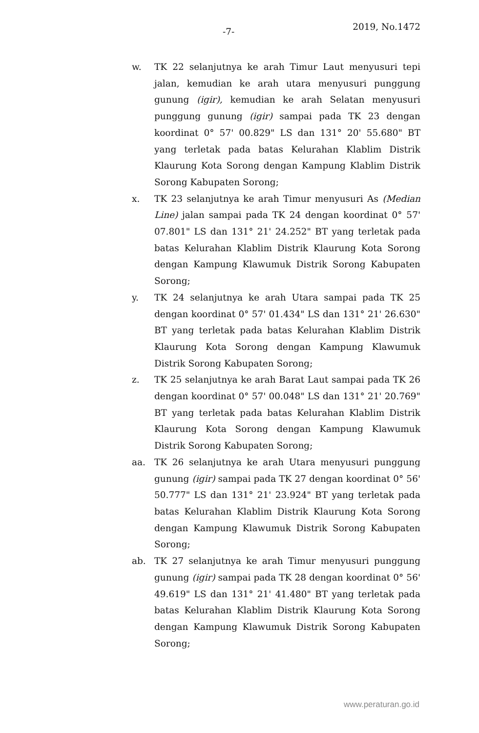-7- 2019, No.1472
w. TK 22 selanjutnya ke arah Timur Laut menyusuri tepi jalan, kemudian ke arah utara menyusuri punggung gunung (igir), kemudian ke arah Selatan menyusuri punggung gunung (igir) sampai pada TK 23 dengan koordinat 0° 57' 00.829" LS dan 131° 20' 55.680" BT yang terletak pada batas Kelurahan Klablim Distrik Klaurung Kota Sorong dengan Kampung Klablim Distrik Sorong Kabupaten Sorong;
x. TK 23 selanjutnya ke arah Timur menyusuri As (Median Line) jalan sampai pada TK 24 dengan koordinat 0° 57' 07.801" LS dan 131° 21' 24.252" BT yang terletak pada batas Kelurahan Klablim Distrik Klaurung Kota Sorong dengan Kampung Klawumuk Distrik Sorong Kabupaten Sorong;
y. TK 24 selanjutnya ke arah Utara sampai pada TK 25 dengan koordinat 0° 57' 01.434" LS dan 131° 21' 26.630" BT yang terletak pada batas Kelurahan Klablim Distrik Klaurung Kota Sorong dengan Kampung Klawumuk Distrik Sorong Kabupaten Sorong;
z. TK 25 selanjutnya ke arah Barat Laut sampai pada TK 26 dengan koordinat 0° 57' 00.048" LS dan 131° 21' 20.769" BT yang terletak pada batas Kelurahan Klablim Distrik Klaurung Kota Sorong dengan Kampung Klawumuk Distrik Sorong Kabupaten Sorong;
aa. TK 26 selanjutnya ke arah Utara menyusuri punggung gunung (igir) sampai pada TK 27 dengan koordinat 0° 56' 50.777" LS dan 131° 21' 23.924" BT yang terletak pada batas Kelurahan Klablim Distrik Klaurung Kota Sorong dengan Kampung Klawumuk Distrik Sorong Kabupaten Sorong;
ab. TK 27 selanjutnya ke arah Timur menyusuri punggung gunung (igir) sampai pada TK 28 dengan koordinat 0° 56' 49.619" LS dan 131° 21' 41.480" BT yang terletak pada batas Kelurahan Klablim Distrik Klaurung Kota Sorong dengan Kampung Klawumuk Distrik Sorong Kabupaten Sorong;
www.peraturan.go.id